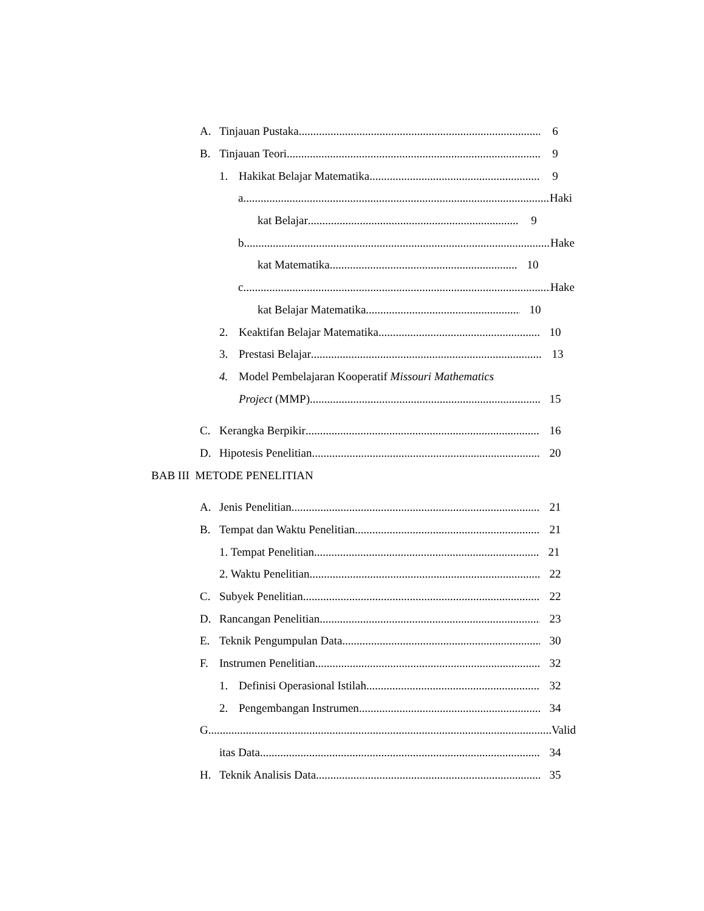A. Tinjauan Pustaka 6
B. Tinjauan Teori 9
1. Hakikat Belajar Matematika 9
a. Haki
kat Belajar 9
b. Hake
kat Matematika 10
c. Hake
kat Belajar Matematika 10
2. Keaktifan Belajar Matematika 10
3. Prestasi Belajar 13
4. Model Pembelajaran Kooperatif Missouri Mathematics
Project (MMP) 15
C. Kerangka Berpikir 16
D. Hipotesis Penelitian 20
BAB III METODE PENELITIAN
A. Jenis Penelitian 21
B. Tempat dan Waktu Penelitian 21
1. Tempat Penelitian 21
2. Waktu Penelitian 22
C. Subyek Penelitian 22
D. Rancangan Penelitian 23
E. Teknik Pengumpulan Data 30
F. Instrumen Penelitian 32
1. Definisi Operasional Istilah 32
2. Pengembangan Instrumen 34
G. Valid
itas Data 34
H. Teknik Analisis Data 35